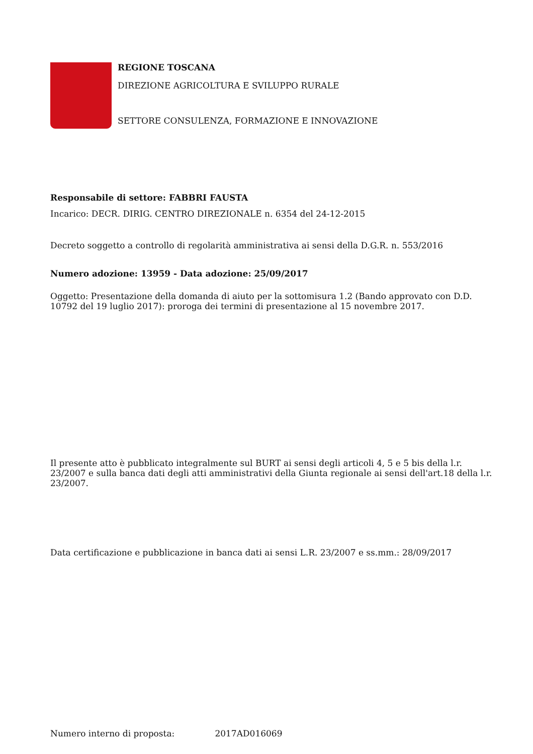REGIONE TOSCANA
DIREZIONE AGRICOLTURA E SVILUPPO RURALE
SETTORE CONSULENZA, FORMAZIONE E INNOVAZIONE
Responsabile di settore: FABBRI FAUSTA
Incarico: DECR. DIRIG. CENTRO DIREZIONALE n. 6354 del 24-12-2015
Decreto soggetto a controllo di regolarità amministrativa ai sensi della D.G.R. n. 553/2016
Numero adozione: 13959 - Data adozione: 25/09/2017
Oggetto: Presentazione della domanda di aiuto per la sottomisura 1.2 (Bando approvato con D.D. 10792 del 19 luglio 2017): proroga dei termini di presentazione al 15 novembre 2017.
Il presente atto è pubblicato integralmente sul BURT ai sensi degli articoli 4, 5 e 5 bis della l.r. 23/2007 e sulla banca dati degli atti amministrativi della Giunta regionale ai sensi dell'art.18 della l.r. 23/2007.
Data certificazione e pubblicazione in banca dati ai sensi L.R. 23/2007 e ss.mm.: 28/09/2017
Numero interno di proposta: 2017AD016069